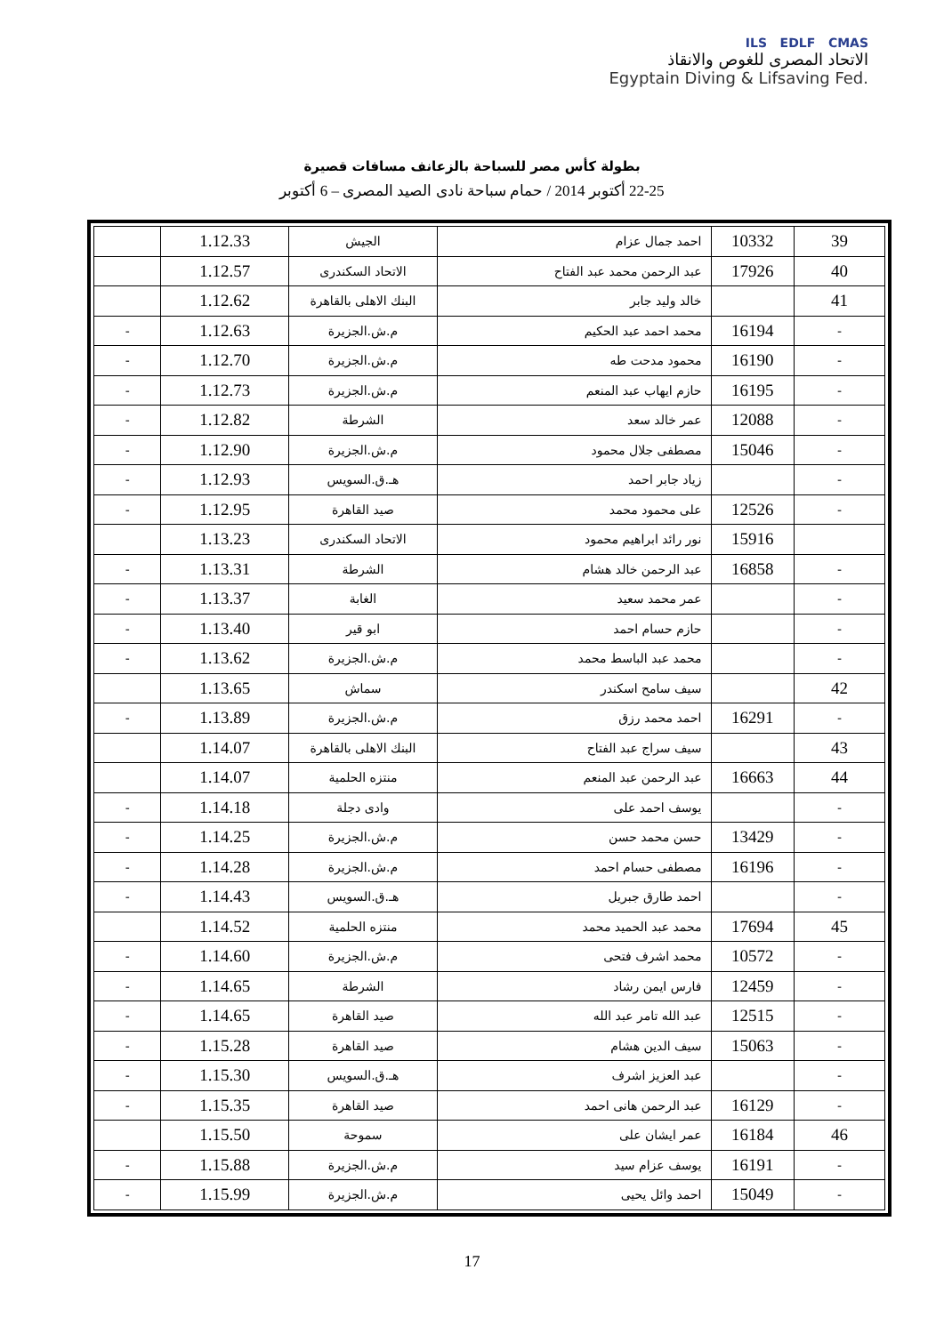ILS EDLF CMAS
الاتحاد المصرى للغوص والانقاذ
Egyptain Diving & Lifsaving Fed.
بطولة كأس مصر للسباحة بالزعانف مسافات قصيرة
22-25 أكتوبر 2014 / حمام سباحة نادى الصيد المصرى – 6 أكتوبر
| 39 | 10332 | احمد جمال عزام | الجيش | 1.12.33 | |
| 40 | 17926 | عبد الرحمن محمد عبد الفتاح | الاتحاد السكندرى | 1.12.57 | |
| 41 | | خالد وليد جابر | البنك الاهلى بالقاهرة | 1.12.62 | |
| - | 16194 | محمد احمد عبد الحكيم | م.ش.الجزيرة | 1.12.63 | - |
| - | 16190 | محمود مدحت طه | م.ش.الجزيرة | 1.12.70 | - |
| - | 16195 | حازم ايهاب عبد المنعم | م.ش.الجزيرة | 1.12.73 | - |
| - | 12088 | عمر خالد سعد | الشرطة | 1.12.82 | - |
| - | 15046 | مصطفى جلال محمود | م.ش.الجزيرة | 1.12.90 | - |
| - | | زياد جابر احمد | هـ.ق.السويس | 1.12.93 | - |
| - | 12526 | على محمود محمد | صيد القاهرة | 1.12.95 | - |
| | 15916 | نور رائد ابراهيم محمود | الاتحاد السكندرى | 1.13.23 | |
| - | 16858 | عبد الرحمن خالد هشام | الشرطة | 1.13.31 | - |
| - | | عمر محمد سعيد | الغابة | 1.13.37 | - |
| - | | حازم حسام احمد | ابو قير | 1.13.40 | - |
| - | | محمد عبد الباسط محمد | م.ش.الجزيرة | 1.13.62 | - |
| 42 | | سيف سامح اسكندر | سماش | 1.13.65 | |
| - | 16291 | احمد محمد رزق | م.ش.الجزيرة | 1.13.89 | - |
| 43 | | سيف سراج عبد الفتاح | البنك الاهلى بالقاهرة | 1.14.07 | |
| 44 | 16663 | عبد الرحمن عبد المنعم | منتزه الحلمية | 1.14.07 | |
| - | | يوسف احمد على | وادى دجلة | 1.14.18 | - |
| - | 13429 | حسن محمد حسن | م.ش.الجزيرة | 1.14.25 | - |
| - | 16196 | مصطفى حسام احمد | م.ش.الجزيرة | 1.14.28 | - |
| - | | احمد طارق جبريل | هـ.ق.السويس | 1.14.43 | - |
| 45 | 17694 | محمد عبد الحميد محمد | منتزه الحلمية | 1.14.52 | |
| - | 10572 | محمد اشرف فتحى | م.ش.الجزيرة | 1.14.60 | - |
| - | 12459 | فارس ايمن رشاد | الشرطة | 1.14.65 | - |
| - | 12515 | عبد الله تامر عبد الله | صيد القاهرة | 1.14.65 | - |
| - | 15063 | سيف الدين هشام | صيد القاهرة | 1.15.28 | - |
| - | | عبد العزيز اشرف | هـ.ق.السويس | 1.15.30 | - |
| - | 16129 | عبد الرحمن هانى احمد | صيد القاهرة | 1.15.35 | - |
| 46 | 16184 | عمر ايشان على | سموحة | 1.15.50 | |
| - | 16191 | يوسف عزام سيد | م.ش.الجزيرة | 1.15.88 | - |
| - | 15049 | احمد وائل يحيى | م.ش.الجزيرة | 1.15.99 | - |
17